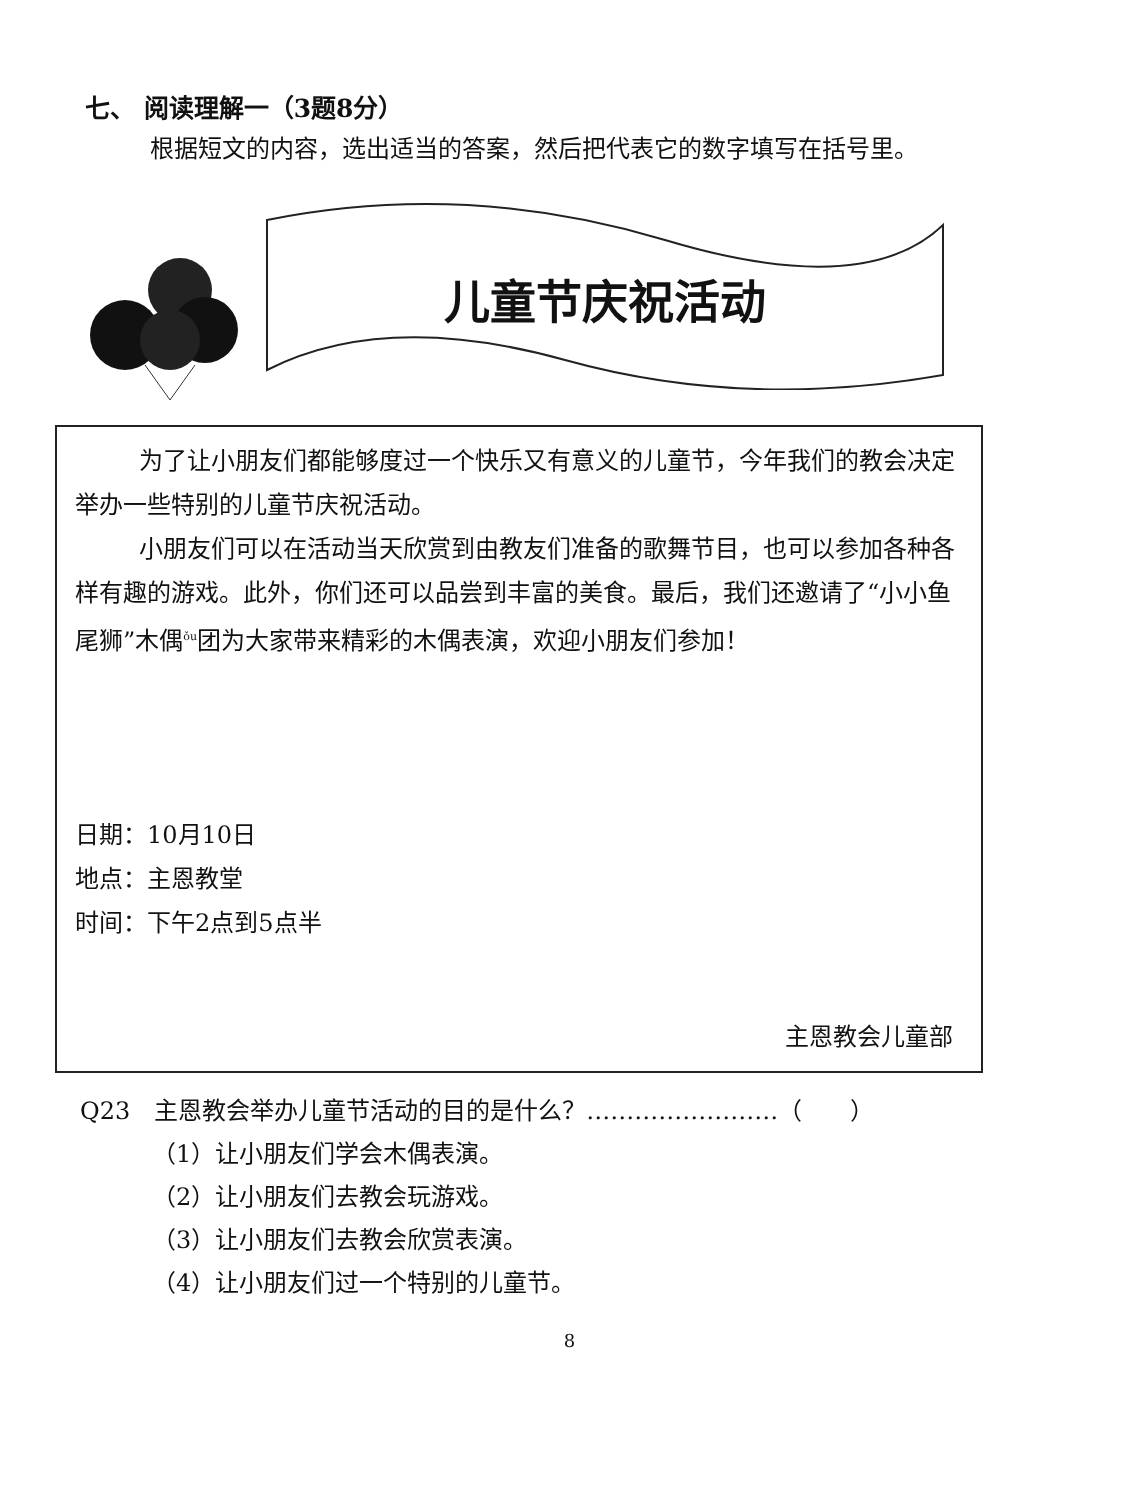七、 阅读理解一（3题8分）
根据短文的内容，选出适当的答案，然后把代表它的数字填写在括号里。
儿童节庆祝活动
为了让小朋友们都能够度过一个快乐又有意义的儿童节，今年我们的教会决定举办一些特别的儿童节庆祝活动。
小朋友们可以在活动当天欣赏到由教友们准备的歌舞节目，也可以参加各种各样有趣的游戏。此外，你们还可以品尝到丰富的美食。最后，我们还邀请了“小小鱼尾狮”木偶<sup>ǒu</sup>团为大家带来精彩的木偶表演，欢迎小朋友们参加！
日期：10月10日
地点：主恩教堂
时间：下午2点到5点半
主恩教会儿童部
Q23　主恩教会举办儿童节活动的目的是什么？……………………（　　）
（1）让小朋友们学会木偶表演。
（2）让小朋友们去教会玩游戏。
（3）让小朋友们去教会欣赏表演。
（4）让小朋友们过一个特别的儿童节。
8